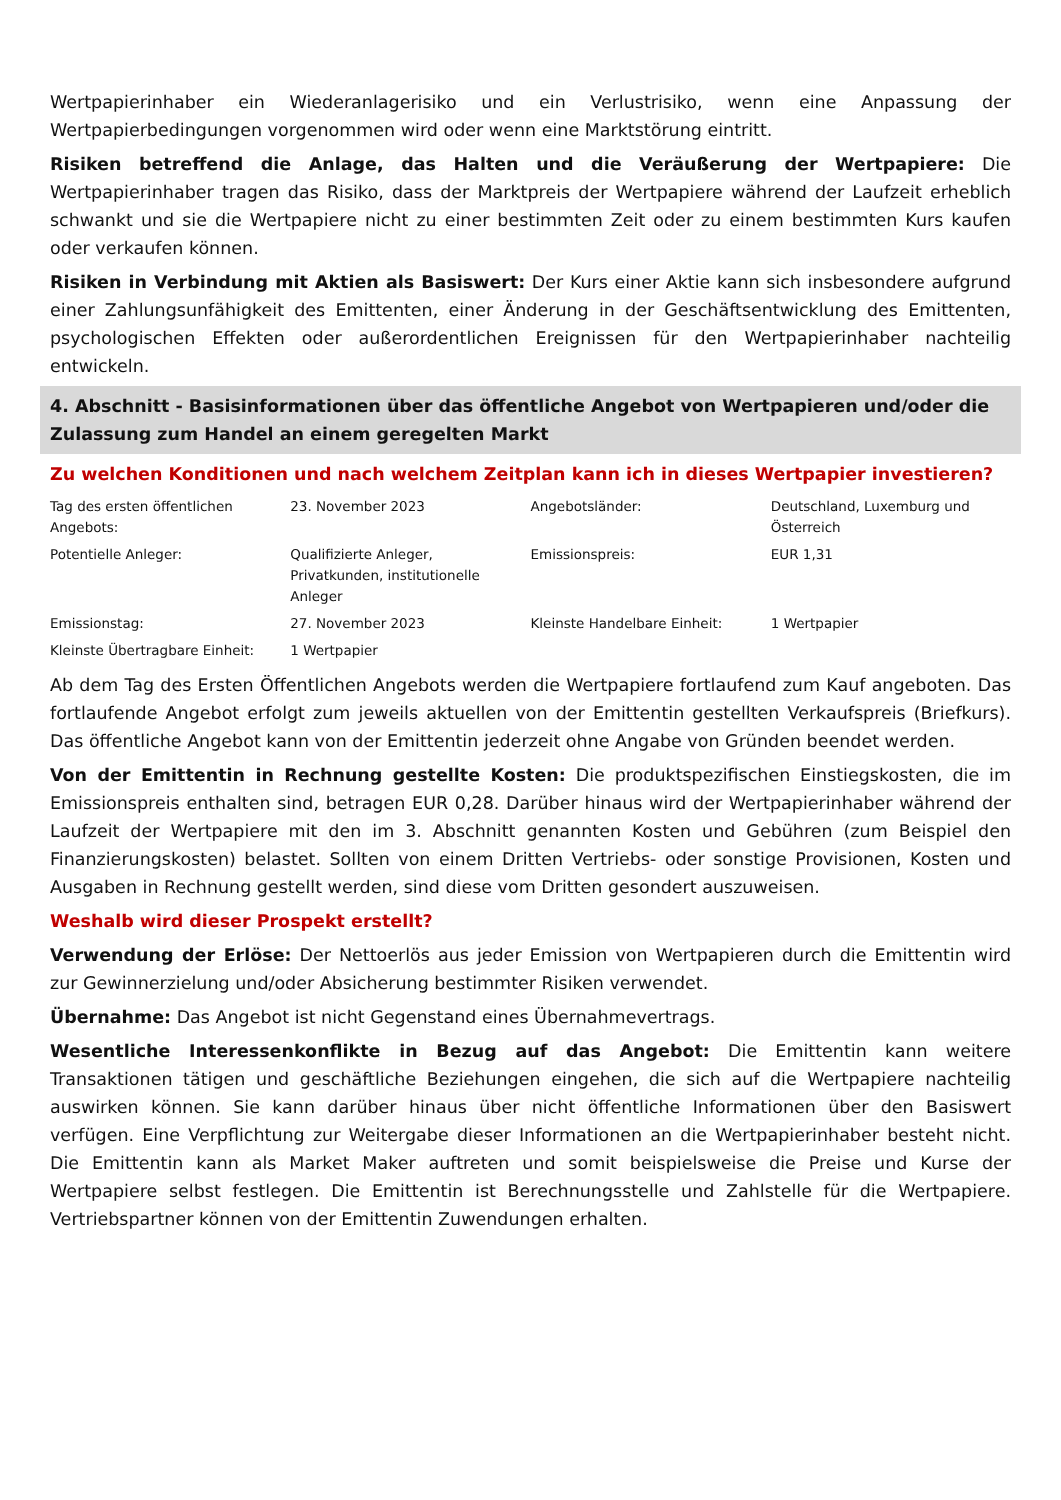Wertpapierinhaber ein Wiederanlagerisiko und ein Verlustrisiko, wenn eine Anpassung der Wertpapierbedingungen vorgenommen wird oder wenn eine Marktstörung eintritt.
Risiken betreffend die Anlage, das Halten und die Veräußerung der Wertpapiere: Die Wertpapierinhaber tragen das Risiko, dass der Marktpreis der Wertpapiere während der Laufzeit erheblich schwankt und sie die Wertpapiere nicht zu einer bestimmten Zeit oder zu einem bestimmten Kurs kaufen oder verkaufen können.
Risiken in Verbindung mit Aktien als Basiswert: Der Kurs einer Aktie kann sich insbesondere aufgrund einer Zahlungsunfähigkeit des Emittenten, einer Änderung in der Geschäftsentwicklung des Emittenten, psychologischen Effekten oder außerordentlichen Ereignissen für den Wertpapierinhaber nachteilig entwickeln.
4. Abschnitt - Basisinformationen über das öffentliche Angebot von Wertpapieren und/oder die Zulassung zum Handel an einem geregelten Markt
Zu welchen Konditionen und nach welchem Zeitplan kann ich in dieses Wertpapier investieren?
| Tag des ersten öffentlichen Angebots: | 23. November 2023 | Angebotsländer: | Deutschland, Luxemburg und Österreich |
| Potentielle Anleger: | Qualifizierte Anleger, Privatkunden, institutionelle Anleger | Emissionspreis: | EUR 1,31 |
| Emissionstag: | 27. November 2023 | Kleinste Handelbare Einheit: | 1 Wertpapier |
| Kleinste Übertragbare Einheit: | 1 Wertpapier | | |
Ab dem Tag des Ersten Öffentlichen Angebots werden die Wertpapiere fortlaufend zum Kauf angeboten. Das fortlaufende Angebot erfolgt zum jeweils aktuellen von der Emittentin gestellten Verkaufspreis (Briefkurs). Das öffentliche Angebot kann von der Emittentin jederzeit ohne Angabe von Gründen beendet werden.
Von der Emittentin in Rechnung gestellte Kosten: Die produktspezifischen Einstiegskosten, die im Emissionspreis enthalten sind, betragen EUR 0,28. Darüber hinaus wird der Wertpapierinhaber während der Laufzeit der Wertpapiere mit den im 3. Abschnitt genannten Kosten und Gebühren (zum Beispiel den Finanzierungskosten) belastet. Sollten von einem Dritten Vertriebs- oder sonstige Provisionen, Kosten und Ausgaben in Rechnung gestellt werden, sind diese vom Dritten gesondert auszuweisen.
Weshalb wird dieser Prospekt erstellt?
Verwendung der Erlöse: Der Nettoerlös aus jeder Emission von Wertpapieren durch die Emittentin wird zur Gewinnerzielung und/oder Absicherung bestimmter Risiken verwendet.
Übernahme: Das Angebot ist nicht Gegenstand eines Übernahmevertrags.
Wesentliche Interessenkonflikte in Bezug auf das Angebot: Die Emittentin kann weitere Transaktionen tätigen und geschäftliche Beziehungen eingehen, die sich auf die Wertpapiere nachteilig auswirken können. Sie kann darüber hinaus über nicht öffentliche Informationen über den Basiswert verfügen. Eine Verpflichtung zur Weitergabe dieser Informationen an die Wertpapierinhaber besteht nicht. Die Emittentin kann als Market Maker auftreten und somit beispielsweise die Preise und Kurse der Wertpapiere selbst festlegen. Die Emittentin ist Berechnungsstelle und Zahlstelle für die Wertpapiere. Vertriebspartner können von der Emittentin Zuwendungen erhalten.